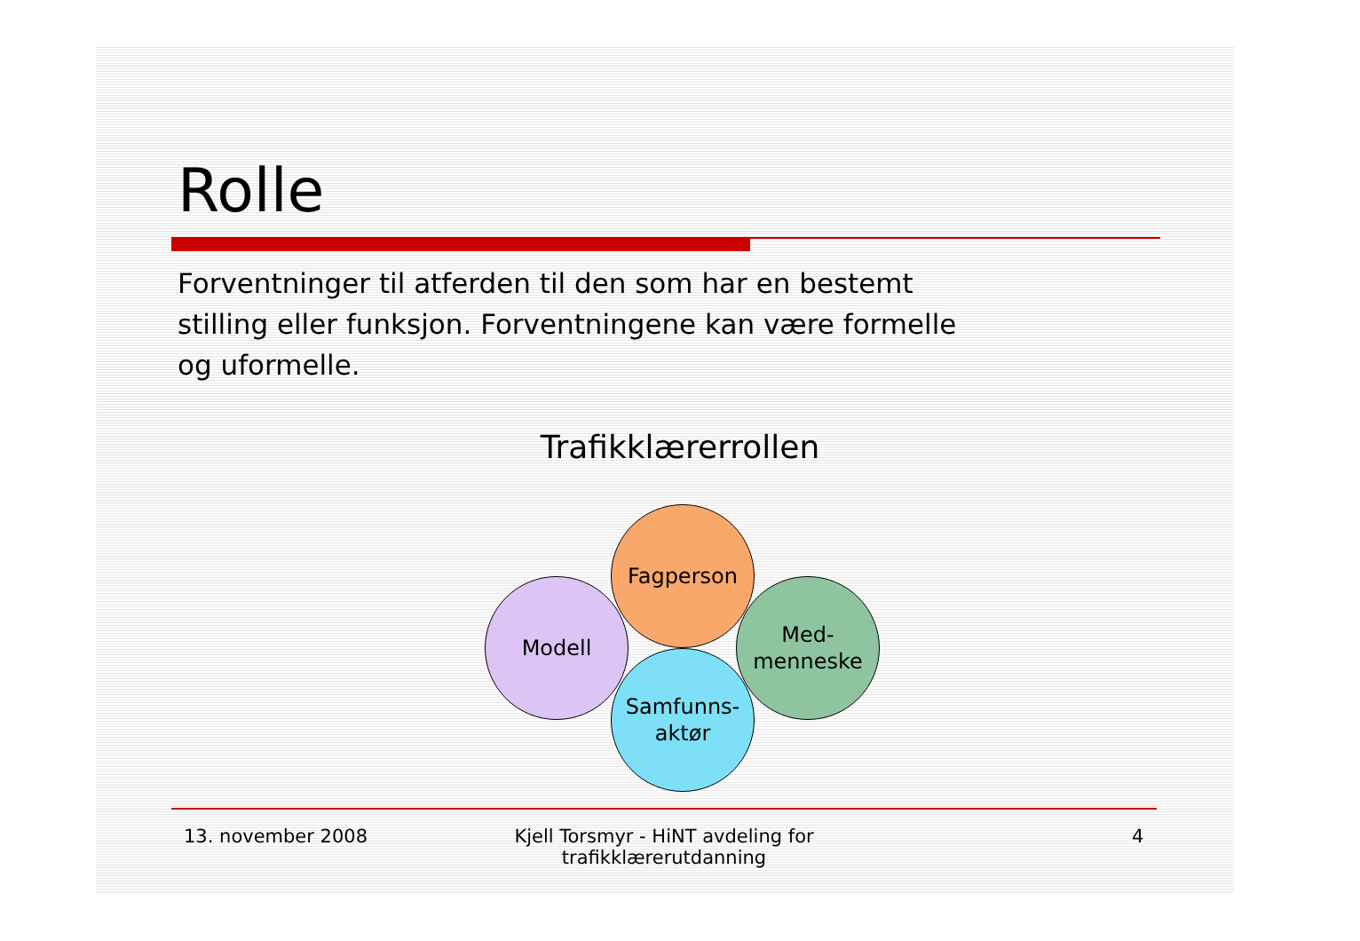Rolle
Forventninger til atferden til den som har en bestemt stilling eller funksjon. Forventningene kan være formelle og uformelle.
Trafikklærerrollen
Fagperson
Modell
Med-
menneske
Samfunns-
aktør
13. november 2008
Kjell Torsmyr - HiNT avdeling for trafikklærerutdanning
4